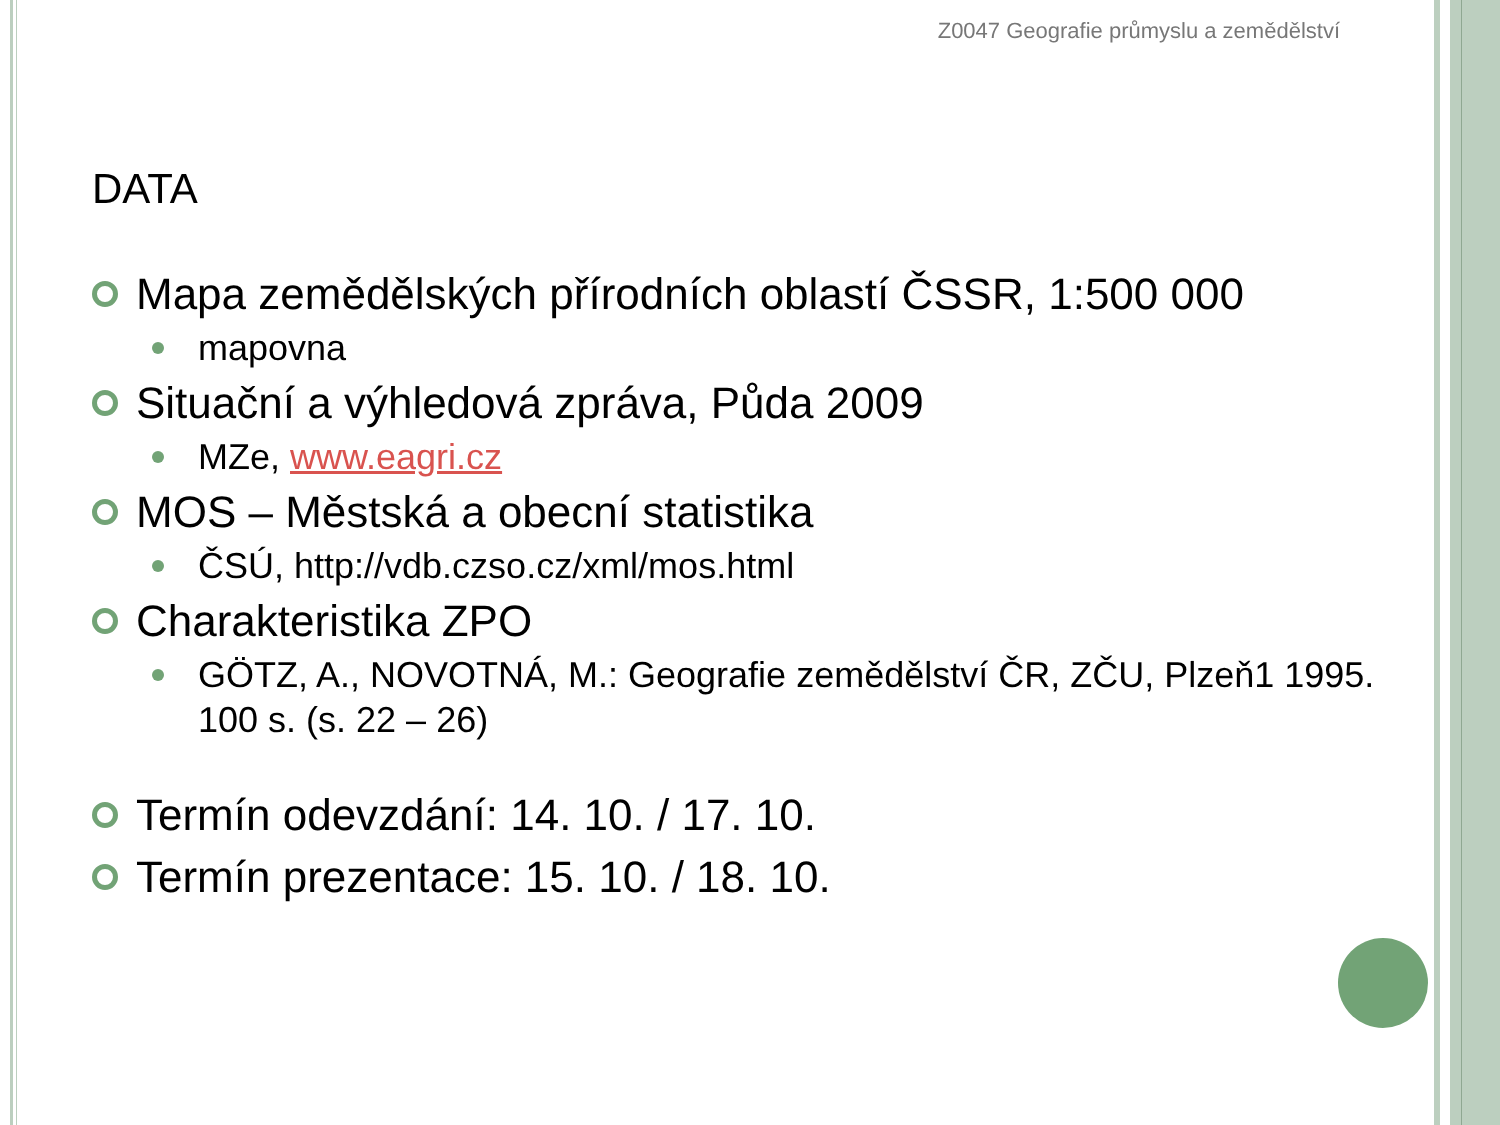Z0047 Geografie průmyslu a zemědělství
DATA
Mapa zemědělských přírodních oblastí ČSSR, 1:500 000
mapovna
Situační a výhledová zpráva, Půda 2009
MZe, www.eagri.cz
MOS – Městská a obecní statistika
ČSÚ, http://vdb.czso.cz/xml/mos.html
Charakteristika ZPO
GÖTZ, A., NOVOTNÁ, M.: Geografie zemědělství ČR, ZČU, Plzeň1 1995. 100 s. (s. 22 – 26)
Termín odevzdání: 14. 10. / 17. 10.
Termín prezentace: 15. 10. / 18. 10.